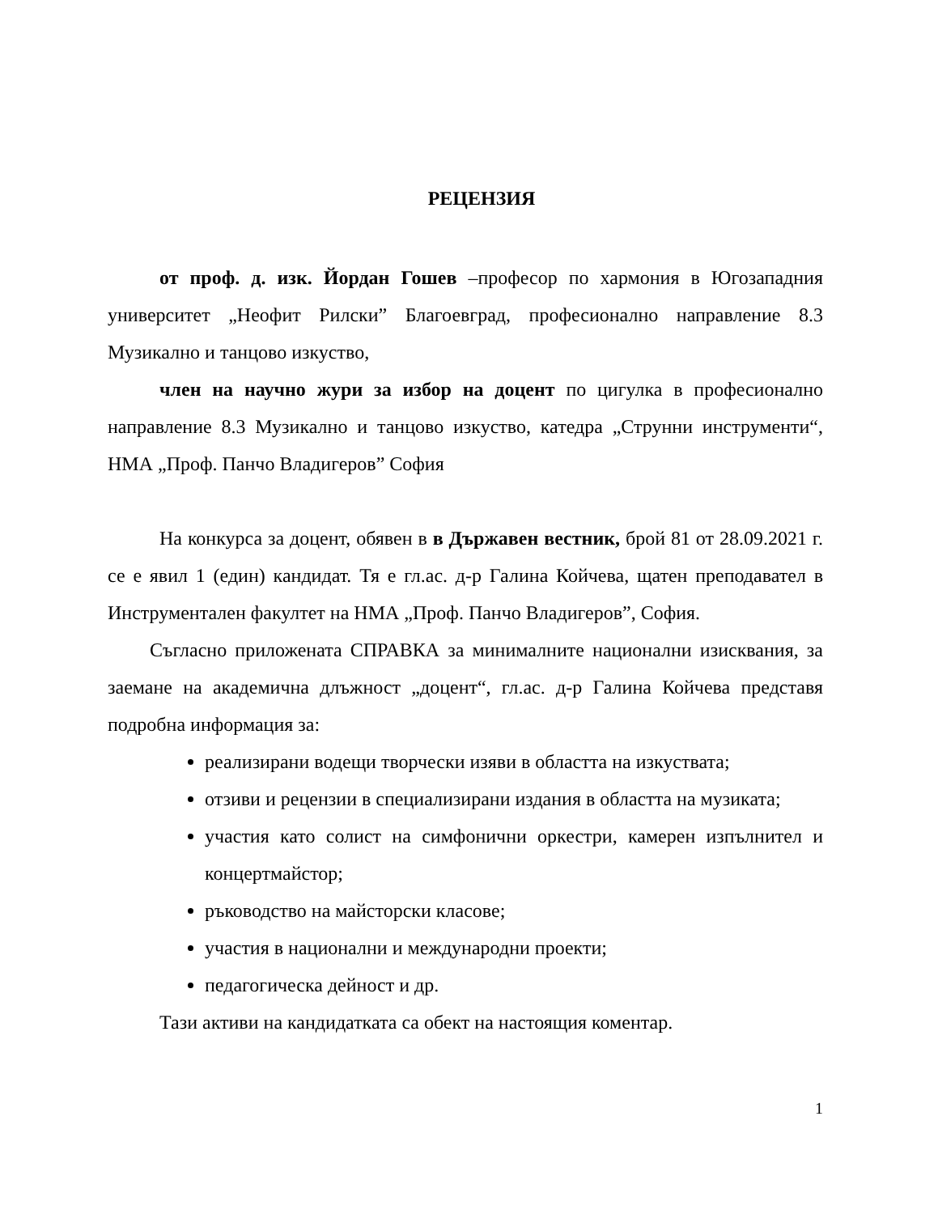РЕЦЕНЗИЯ
от проф. д. изк. Йордан Гошев –професор по хармония в Югозападния университет „Неофит Рилски” Благоевград, професионално направление 8.3 Музикално и танцово изкуство,
член на научно жури за избор на доцент по цигулка в професионално направление 8.3 Музикално и танцово изкуство, катедра „Струнни инструменти“, НМА „Проф. Панчо Владигеров” София
На конкурса за доцент, обявен в в Държавен вестник, брой 81 от 28.09.2021 г. се е явил 1 (един) кандидат. Тя е гл.ас. д-р Галина Койчева, щатен преподавател в Инструментален факултет на НМА „Проф. Панчо Владигеров”, София.
Съгласно приложената СПРАВКА за минималните национални изисквания, за заемане на академична длъжност „доцент“, гл.ас. д-р Галина Койчева представя подробна информация за:
реализирани водещи творчески изяви в областта на изкуствата;
отзиви и рецензии в специализирани издания в областта на музиката;
участия като солист на симфонични оркестри, камерен изпълнител и концертмайстор;
ръководство на майсторски класове;
участия в национални и международни проекти;
педагогическа дейност и др.
Тази активи на кандидатката са обект на настоящия коментар.
1